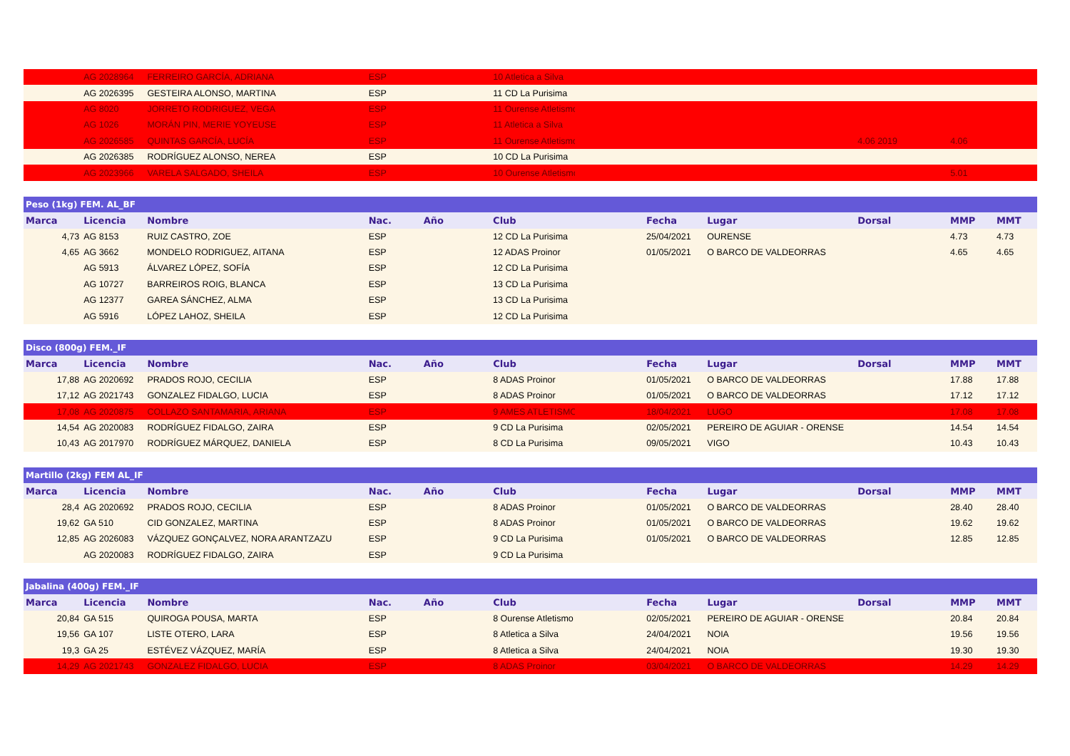| | AG 2028964 | FERREIRO GARCÍA, ADRIANA | ESP | | 10 Atletica a Silva | | | | | | |
| | AG 2026395 | GESTEIRA ALONSO, MARTINA | ESP | | 11 CD La Purisima | | | | | | |
| | AG 8020 | JORRETO RODRIGUEZ, VEGA | ESP | | 11 Ourense Atletismo | | | | | | |
| | AG 1026 | MORÁN PIN, MERIE YOYEUSE | ESP | | 11 Atletica a Silva | | | | | | |
| | AG 2026585 | QUINTAS GARCÍA, LUCÍA | ESP | | 11 Ourense Atletismo | | | | 4.06 2019 | 4.06 | |
| | AG 2026385 | RODRÍGUEZ ALONSO, NEREA | ESP | | 10 CD La Purisima | | | | | | |
| | AG 2023966 | VARELA SALGADO, SHEILA | ESP | | 10 Ourense Atletismo | | | | | 5.01 | |
| Peso (1kg) FEM. AL_BF | | | | | | | | | | | |
| Marca | Licencia | Nombre | Nac. | Año | Club | | Fecha | Lugar | Dorsal | MMP | MMT |
| 4,73 | AG 8153 | RUIZ CASTRO, ZOE | ESP | | 12 CD La Purisima | | 25/04/2021 | OURENSE | | 4.73 | 4.73 |
| 4,65 | AG 3662 | MONDELO RODRIGUEZ, AITANA | ESP | | 12 ADAS Proinor | | 01/05/2021 | O BARCO DE VALDEORRAS | | 4.65 | 4.65 |
| | AG 5913 | ÁLVAREZ LÓPEZ, SOFÍA | ESP | | 12 CD La Purisima | | | | | | |
| | AG 10727 | BARREIROS ROIG, BLANCA | ESP | | 13 CD La Purisima | | | | | | |
| | AG 12377 | GAREA SÁNCHEZ, ALMA | ESP | | 13 CD La Purisima | | | | | | |
| | AG 5916 | LÓPEZ LAHOZ, SHEILA | ESP | | 12 CD La Purisima | | | | | | |
| Disco (800g) FEM._IF | | | | | | | | | | | |
| Marca | Licencia | Nombre | Nac. | Año | Club | | Fecha | Lugar | Dorsal | MMP | MMT |
| 17,88 | AG 2020692 | PRADOS ROJO, CECILIA | ESP | | 8 ADAS Proinor | | 01/05/2021 | O BARCO DE VALDEORRAS | | 17.88 | 17.88 |
| 17,12 | AG 2021743 | GONZALEZ FIDALGO, LUCIA | ESP | | 8 ADAS Proinor | | 01/05/2021 | O BARCO DE VALDEORRAS | | 17.12 | 17.12 |
| 17,08 | AG 2020875 | COLLAZO SANTAMARIA, ARIANA | ESP | | 9 AMES ATLETISMO | | 18/04/2021 | LUGO | | 17.08 | 17.08 |
| 14,54 | AG 2020083 | RODRÍGUEZ FIDALGO, ZAIRA | ESP | | 9 CD La Purisima | | 02/05/2021 | PEREIRO DE AGUIAR - ORENSE | | 14.54 | 14.54 |
| 10,43 | AG 2017970 | RODRÍGUEZ MÁRQUEZ, DANIELA | ESP | | 8 CD La Purisima | | 09/05/2021 | VIGO | | 10.43 | 10.43 |
| Martillo (2kg) FEM AL_IF | | | | | | | | | | | |
| Marca | Licencia | Nombre | Nac. | Año | Club | | Fecha | Lugar | Dorsal | MMP | MMT |
| 28,4 | AG 2020692 | PRADOS ROJO, CECILIA | ESP | | 8 ADAS Proinor | | 01/05/2021 | O BARCO DE VALDEORRAS | | 28.40 | 28.40 |
| 19,62 | GA 510 | CID GONZALEZ, MARTINA | ESP | | 8 ADAS Proinor | | 01/05/2021 | O BARCO DE VALDEORRAS | | 19.62 | 19.62 |
| 12,85 | AG 2026083 | VÁZQUEZ GONÇALVEZ, NORA ARANTZAZU | ESP | | 9 CD La Purisima | | 01/05/2021 | O BARCO DE VALDEORRAS | | 12.85 | 12.85 |
| | AG 2020083 | RODRÍGUEZ FIDALGO, ZAIRA | ESP | | 9 CD La Purisima | | | | | | |
| Jabalina (400g) FEM._IF | | | | | | | | | | | |
| Marca | Licencia | Nombre | Nac. | Año | Club | | Fecha | Lugar | Dorsal | MMP | MMT |
| 20,84 | GA 515 | QUIROGA POUSA, MARTA | ESP | | 8 Ourense Atletismo | | 02/05/2021 | PEREIRO DE AGUIAR - ORENSE | | 20.84 | 20.84 |
| 19,56 | GA 107 | LISTE OTERO, LARA | ESP | | 8 Atletica a Silva | | 24/04/2021 | NOIA | | 19.56 | 19.56 |
| 19,3 | GA 25 | ESTÉVEZ VÁZQUEZ, MARÍA | ESP | | 8 Atletica a Silva | | 24/04/2021 | NOIA | | 19.30 | 19.30 |
| 14,29 | AG 2021743 | GONZALEZ FIDALGO, LUCIA | ESP | | 8 ADAS Proinor | | 03/04/2021 | O BARCO DE VALDEORRAS | | 14.29 | 14.29 |